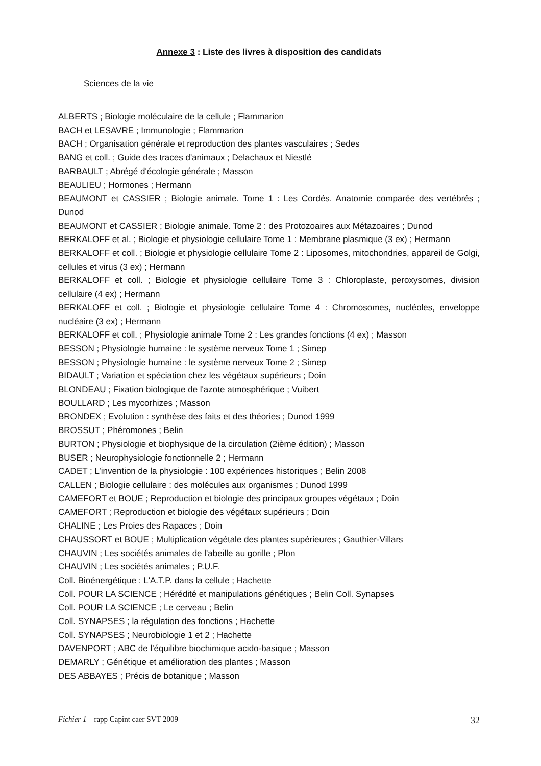Annexe 3 : Liste des livres à disposition des candidats
Sciences de la vie
ALBERTS ; Biologie moléculaire de la cellule ; Flammarion
BACH et LESAVRE ; Immunologie ; Flammarion
BACH ; Organisation générale et reproduction des plantes vasculaires ; Sedes
BANG et coll. ; Guide des traces d'animaux ; Delachaux et Niestlé
BARBAULT ; Abrégé d'écologie générale ; Masson
BEAULIEU ; Hormones ; Hermann
BEAUMONT et CASSIER ; Biologie animale. Tome 1 : Les Cordés. Anatomie comparée des vertébrés ; Dunod
BEAUMONT et CASSIER ; Biologie animale. Tome 2 : des Protozoaires aux Métazoaires ; Dunod
BERKALOFF et al. ; Biologie et physiologie cellulaire Tome 1 : Membrane plasmique (3 ex) ; Hermann
BERKALOFF et coll. ; Biologie et physiologie cellulaire Tome 2 : Liposomes, mitochondries, appareil de Golgi, cellules et virus (3 ex) ; Hermann
BERKALOFF et coll. ; Biologie et physiologie cellulaire Tome 3 : Chloroplaste, peroxysomes, division cellulaire (4 ex) ; Hermann
BERKALOFF et coll. ; Biologie et physiologie cellulaire Tome 4 : Chromosomes, nucléoles, enveloppe nucléaire (3 ex) ; Hermann
BERKALOFF et coll. ; Physiologie animale Tome 2 : Les grandes fonctions (4 ex) ; Masson
BESSON ; Physiologie humaine : le système nerveux Tome 1 ; Simep
BESSON ; Physiologie humaine : le système nerveux Tome 2 ; Simep
BIDAULT ; Variation et spéciation chez les végétaux supérieurs ; Doin
BLONDEAU ; Fixation biologique de l'azote atmosphérique ; Vuibert
BOULLARD ; Les mycorhizes ; Masson
BRONDEX ; Evolution : synthèse des faits et des théories ; Dunod 1999
BROSSUT ; Phéromones ; Belin
BURTON ; Physiologie et biophysique de la circulation (2ième édition) ; Masson
BUSER ; Neurophysiologie fonctionnelle 2 ; Hermann
CADET ; L’invention de la physiologie : 100 expériences historiques ; Belin 2008
CALLEN ; Biologie cellulaire : des molécules aux organismes ; Dunod 1999
CAMEFORT et BOUE ; Reproduction et biologie des principaux groupes végétaux ; Doin
CAMEFORT ; Reproduction et biologie des végétaux supérieurs ; Doin
CHALINE ; Les Proies des Rapaces ; Doin
CHAUSSORT et BOUE ; Multiplication végétale des plantes supérieures ; Gauthier-Villars
CHAUVIN ; Les sociétés animales de l'abeille au gorille ; Plon
CHAUVIN ; Les sociétés animales ; P.U.F.
Coll. Bioénergétique : L'A.T.P. dans la cellule ; Hachette
Coll. POUR LA SCIENCE ; Hérédité et manipulations génétiques ; Belin Coll. Synapses
Coll. POUR LA SCIENCE ; Le cerveau ; Belin
Coll. SYNAPSES ; la régulation des fonctions ; Hachette
Coll. SYNAPSES ; Neurobiologie 1 et 2 ; Hachette
DAVENPORT ; ABC de l'équilibre biochimique acido-basique ; Masson
DEMARLY ; Génétique et amélioration des plantes ; Masson
DES ABBAYES ; Précis de botanique ; Masson
Fichier 1 – rapp Capint caer SVT 2009 32